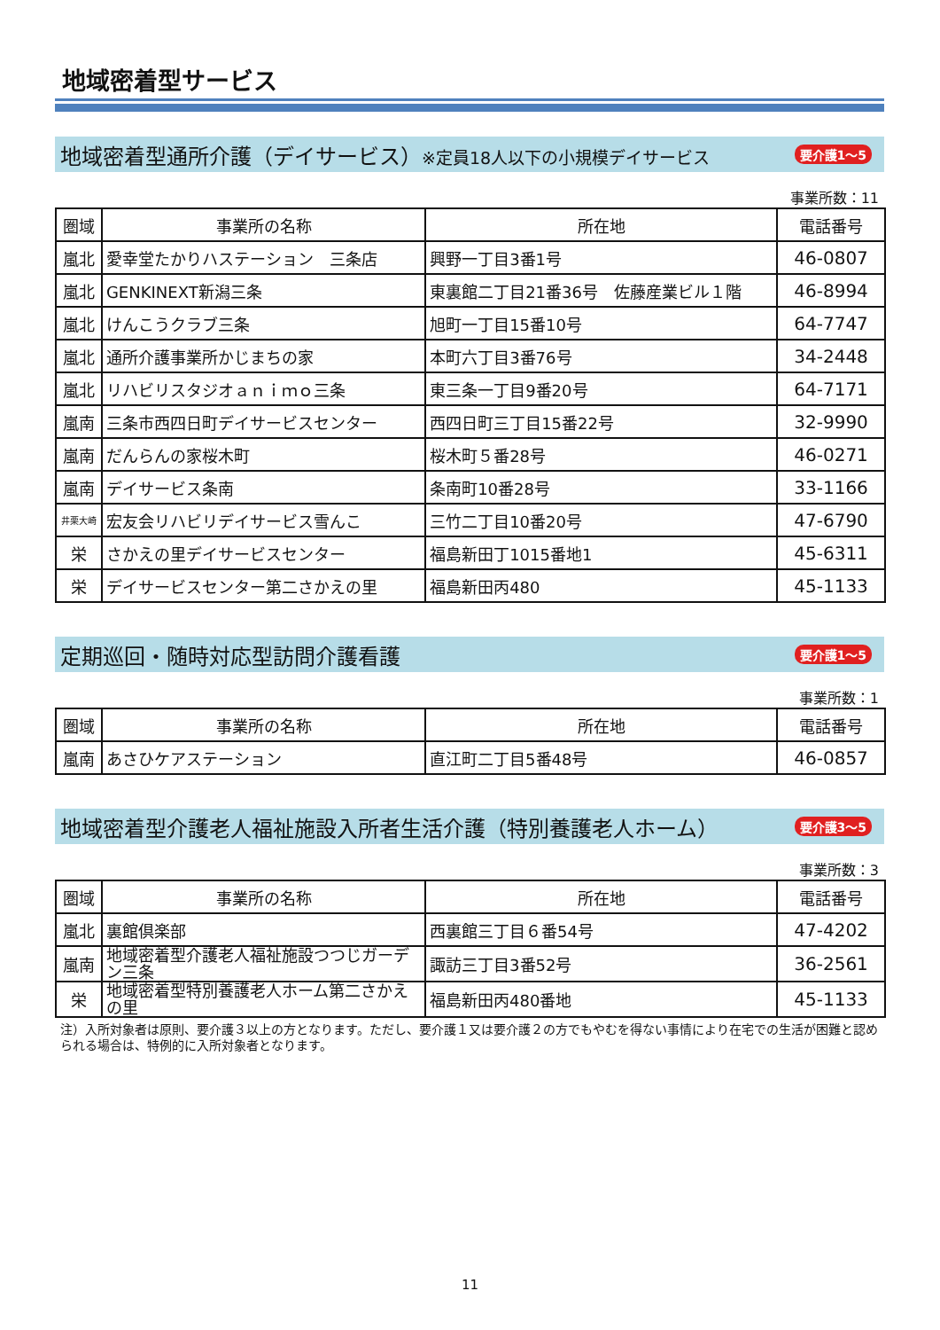地域密着型サービス
地域密着型通所介護（デイサービス）※定員18人以下の小規模デイサービス 要介護1～5
事業所数：11
| 圏域 | 事業所の名称 | 所在地 | 電話番号 |
| --- | --- | --- | --- |
| 嵐北 | 愛幸堂たかりハステーション 三条店 | 興野一丁目3番1号 | 46-0807 |
| 嵐北 | GENKINEXT新潟三条 | 東裏館二丁目21番36号 佐藤産業ビル１階 | 46-8994 |
| 嵐北 | けんこうクラブ三条 | 旭町一丁目15番10号 | 64-7747 |
| 嵐北 | 通所介護事業所かじまちの家 | 本町六丁目3番76号 | 34-2448 |
| 嵐北 | リハビリスタジオａｎｉｍｏ三条 | 東三条一丁目9番20号 | 64-7171 |
| 嵐南 | 三条市西四日町デイサービスセンター | 西四日町三丁目15番22号 | 32-9990 |
| 嵐南 | だんらんの家桜木町 | 桜木町５番28号 | 46-0271 |
| 嵐南 | デイサービス条南 | 条南町10番28号 | 33-1166 |
| 井栗大崎 | 宏友会リハビリデイサービス雪んこ | 三竹二丁目10番20号 | 47-6790 |
| 栄 | さかえの里デイサービスセンター | 福島新田丁1015番地1 | 45-6311 |
| 栄 | デイサービスセンター第二さかえの里 | 福島新田丙480 | 45-1133 |
定期巡回・随時対応型訪問介護看護 要介護1～5
事業所数：1
| 圏域 | 事業所の名称 | 所在地 | 電話番号 |
| --- | --- | --- | --- |
| 嵐南 | あさひケアステーション | 直江町二丁目5番48号 | 46-0857 |
地域密着型介護老人福祉施設入所者生活介護（特別養護老人ホーム） 要介護3～5
事業所数：3
| 圏域 | 事業所の名称 | 所在地 | 電話番号 |
| --- | --- | --- | --- |
| 嵐北 | 裏館倶楽部 | 西裏館三丁目６番54号 | 47-4202 |
| 嵐南 | 地域密着型介護老人福祉施設つつじガーデン三条 | 諏訪三丁目3番52号 | 36-2561 |
| 栄 | 地域密着型特別養護老人ホーム第二さかえの里 | 福島新田丙480番地 | 45-1133 |
注）入所対象者は原則、要介護３以上の方となります。ただし、要介護１又は要介護２の方でもやむを得ない事情により在宅での生活が困難と認められる場合は、特例的に入所対象者となります。
11